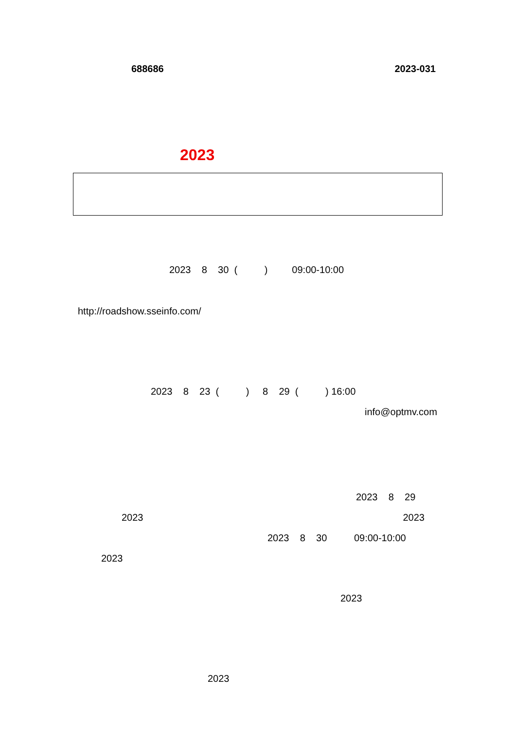688686 2023-031
2023
2023 8 30 ( ) 09:00-10:00
http://roadshow.sseinfo.com/
2023 8 23 ( ) 8 29 ( ) 16:00
info@optmv.com
2023 8 29
2023 2023
2023 8 30 09:00-10:00
2023
2023
2023